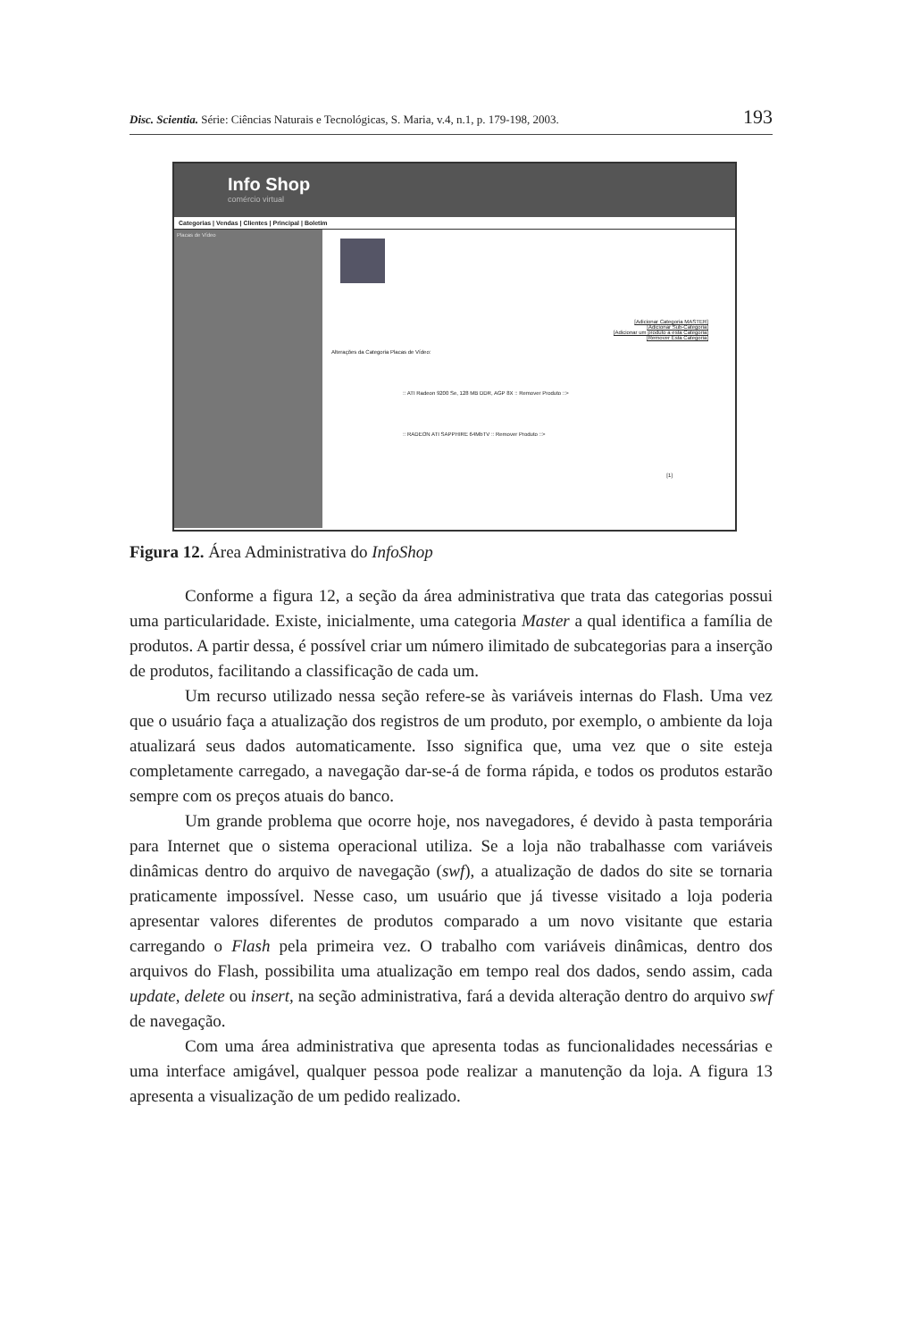Disc. Scientia. Série: Ciências Naturais e Tecnológicas, S. Maria, v.4, n.1, p. 179-198, 2003. 193
Info Shop
comércio virtual
Categorias | Vendas | Clientes | Principal | Boletim
Placas de Vídeo
[Adicionar Categoria MASTER]
[Adicionar Sub-Categoria]
[Adicionar um produto a esta Categoria]
[Remover Esta Categoria]
Alterações da Categoria Placas de Vídeo:
:: ATI Radeon 9200 Se, 128 MB DDR, AGP 8X :: Remover Produto ::>
:: RADEON ATI SAPPHIRE 64MbTV :: Remover Produto ::>
[1]
Figura 12. Área Administrativa do InfoShop
Conforme a figura 12, a seção da área administrativa que trata das categorias possui uma particularidade. Existe, inicialmente, uma categoria Master a qual identifica a família de produtos. A partir dessa, é possível criar um número ilimitado de subcategorias para a inserção de produtos, facilitando a classificação de cada um.
Um recurso utilizado nessa seção refere-se às variáveis internas do Flash. Uma vez que o usuário faça a atualização dos registros de um produto, por exemplo, o ambiente da loja atualizará seus dados automaticamente. Isso significa que, uma vez que o site esteja completamente carregado, a navegação dar-se-á de forma rápida, e todos os produtos estarão sempre com os preços atuais do banco.
Um grande problema que ocorre hoje, nos navegadores, é devido à pasta temporária para Internet que o sistema operacional utiliza. Se a loja não trabalhasse com variáveis dinâmicas dentro do arquivo de navegação (swf), a atualização de dados do site se tornaria praticamente impossível. Nesse caso, um usuário que já tivesse visitado a loja poderia apresentar valores diferentes de produtos comparado a um novo visitante que estaria carregando o Flash pela primeira vez. O trabalho com variáveis dinâmicas, dentro dos arquivos do Flash, possibilita uma atualização em tempo real dos dados, sendo assim, cada update, delete ou insert, na seção administrativa, fará a devida alteração dentro do arquivo swf de navegação.
Com uma área administrativa que apresenta todas as funcionalidades necessárias e uma interface amigável, qualquer pessoa pode realizar a manutenção da loja. A figura 13 apresenta a visualização de um pedido realizado.